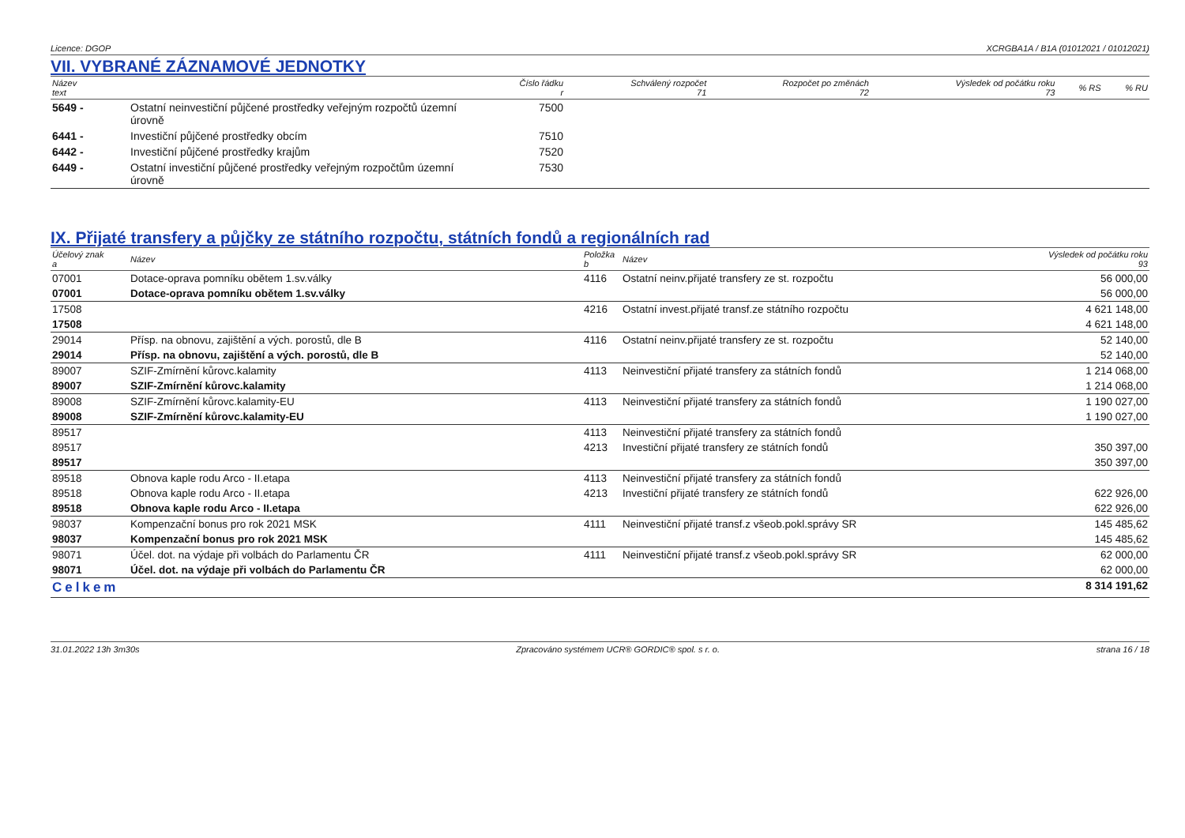Licence: DGOP XCRGBA1A / B1A (01012021 / 01012021)
VII. VYBRANÉ ZÁZNAMOVÉ JEDNOTKY
| Název text | | Číslo řádku r | Schválený rozpočet 71 | Rozpočet po změnách 72 | Výsledek od počátku roku 73 | % RS | % RU |
| --- | --- | --- | --- | --- | --- | --- | --- |
| 5649 - | Ostatní neinvestiční půjčené prostředky veřejným rozpočtů územní úrovně | 7500 | | | | | |
| 6441 - | Investiční půjčené prostředky obcím | 7510 | | | | | |
| 6442 - | Investiční půjčené prostředky krajům | 7520 | | | | | |
| 6449 - | Ostatní investiční půjčené prostředky veřejným rozpočtům územní úrovně | 7530 | | | | | |
IX. Přijaté transfery a půjčky ze státního rozpočtu, státních fondů a regionálních rad
| Účelový znak a | Název | Položka b | Název | Výsledek od počátku roku 93 |
| --- | --- | --- | --- | --- |
| 07001 | Dotace-oprava pomníku obětem 1.sv.války | 4116 | Ostatní neinv.přijaté transfery ze st. rozpočtu | 56 000,00 |
| 07001 | Dotace-oprava pomníku obětem 1.sv.války | | | 56 000,00 |
| 17508 | | 4216 | Ostatní invest.přijaté transf.ze státního rozpočtu | 4 621 148,00 |
| 17508 | | | | 4 621 148,00 |
| 29014 | Přísp. na obnovu, zajištění a vých. porostů, dle B | 4116 | Ostatní neinv.přijaté transfery ze st. rozpočtu | 52 140,00 |
| 29014 | Přísp. na obnovu, zajištění a vých. porostů, dle B | | | 52 140,00 |
| 89007 | SZIF-Zmírnění kůrovc.kalamity | 4113 | Neinvestiční přijaté transfery za státních fondů | 1 214 068,00 |
| 89007 | SZIF-Zmírnění kůrovc.kalamity | | | 1 214 068,00 |
| 89008 | SZIF-Zmírnění kůrovc.kalamity-EU | 4113 | Neinvestiční přijaté transfery za státních fondů | 1 190 027,00 |
| 89008 | SZIF-Zmírnění kůrovc.kalamity-EU | | | 1 190 027,00 |
| 89517 | | 4113 | Neinvestiční přijaté transfery za státních fondů | |
| 89517 | | 4213 | Investiční přijaté transfery ze státních fondů | 350 397,00 |
| 89517 | | | | 350 397,00 |
| 89518 | Obnova kaple rodu Arco - II.etapa | 4113 | Neinvestiční přijaté transfery za státních fondů | |
| 89518 | Obnova kaple rodu Arco - II.etapa | 4213 | Investiční přijaté transfery ze státních fondů | 622 926,00 |
| 89518 | Obnova kaple rodu Arco - II.etapa | | | 622 926,00 |
| 98037 | Kompenzační bonus pro rok 2021 MSK | 4111 | Neinvestiční přijaté transf.z všeob.pokl.správy SR | 145 485,62 |
| 98037 | Kompenzační bonus pro rok 2021 MSK | | | 145 485,62 |
| 98071 | Účel. dot. na výdaje při volbách do Parlamentu ČR | 4111 | Neinvestiční přijaté transf.z všeob.pokl.správy SR | 62 000,00 |
| 98071 | Účel. dot. na výdaje při volbách do Parlamentu ČR | | | 62 000,00 |
| Celkem | | | | 8 314 191,62 |
31.01.2022 13h 3m30s Zpracováno systémem UCR® GORDIC® spol. s r. o. strana 16 / 18